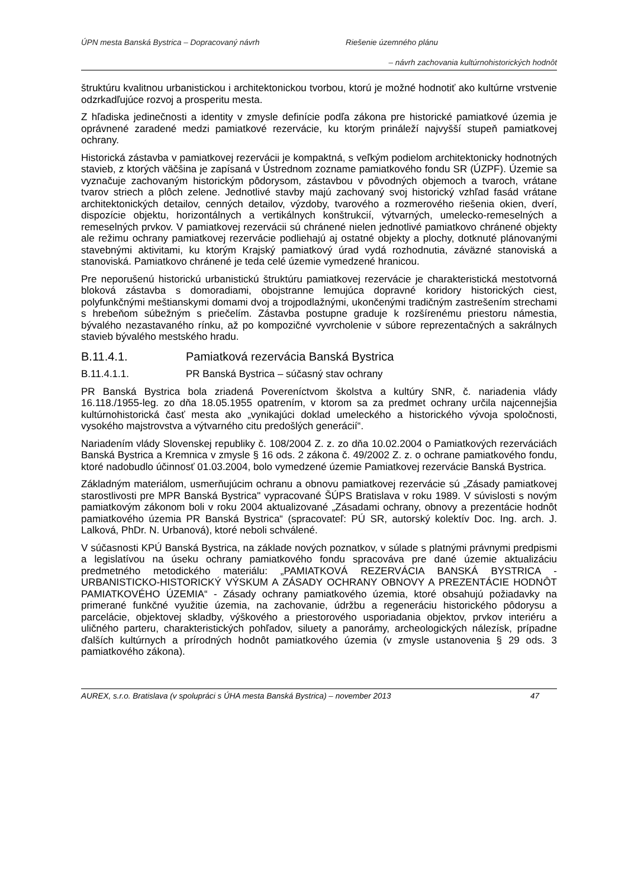ÚPN mesta Banská Bystrica – Dopracovaný návrh Riešenie územného plánu
– návrh zachovania kultúrnohistorických hodnôt
štruktúru kvalitnou urbanistickou i architektonickou tvorbou, ktorú je možné hodnotiť ako kultúrne vrstvenie odzrkadľujúce rozvoj a prosperitu mesta.
Z hľadiska jedinečnosti a identity v zmysle definície podľa zákona pre historické pamiatkové územia je oprávnené zaradené medzi pamiatkové rezervácie, ku ktorým prináleží najvyšší stupeň pamiatkovej ochrany.
Historická zástavba v pamiatkovej rezervácii je kompaktná, s veľkým podielom architektonicky hodnotných stavieb, z ktorých väčšina je zapísaná v Ústrednom zozname pamiatkového fondu SR (ÚZPF). Územie sa vyznačuje zachovaným historickým pôdorysom, zástavbou v pôvodných objemoch a tvaroch, vrátane tvarov striech a plôch zelene. Jednotlivé stavby majú zachovaný svoj historický vzhľad fasád vrátane architektonických detailov, cenných detailov, výzdoby, tvarového a rozmerového riešenia okien, dverí, dispozície objektu, horizontálnych a vertikálnych konštrukcií, výtvarných, umelecko-remeselných a remeselných prvkov. V pamiatkovej rezervácii sú chránené nielen jednotlivé pamiatkovo chránené objekty ale režimu ochrany pamiatkovej rezervácie podliehajú aj ostatné objekty a plochy, dotknuté plánovanými stavebnými aktivitami, ku ktorým Krajský pamiatkový úrad vydá rozhodnutia, záväzné stanoviská a stanoviská. Pamiatkovo chránené je teda celé územie vymedzené hranicou.
Pre neporušenú historickú urbanistickú štruktúru pamiatkovej rezervácie je charakteristická mestotvorná bloková zástavba s domoradiami, obojstranne lemujúca dopravné koridory historických ciest, polyfunkčnými meštianskymi domami dvoj a trojpodlažnými, ukončenými tradičným zastrešením strechami s hrebeňom súbežným s priečelím. Zástavba postupne graduje k rozšírenému priestoru námestia, bývalého nezastavaného rínku, až po kompozičné vyvrcholenie v súbore reprezentačných a sakrálnych stavieb bývalého mestského hradu.
B.11.4.1. Pamiatková rezervácia Banská Bystrica
B.11.4.1.1. PR Banská Bystrica – súčasný stav ochrany
PR Banská Bystrica bola zriadená Povereníctvom školstva a kultúry SNR, č. nariadenia vlády 16.118./1955-leg. zo dňa 18.05.1955 opatrením, v ktorom sa za predmet ochrany určila najcennejšia kultúrnohistorická časť mesta ako „vynikajúci doklad umeleckého a historického vývoja spoločnosti, vysokého majstrovstva a výtvarného citu predošlých generácií“.
Nariadením vlády Slovenskej republiky č. 108/2004 Z. z. zo dňa 10.02.2004 o Pamiatkových rezerváciách Banská Bystrica a Kremnica v zmysle § 16 ods. 2 zákona č. 49/2002 Z. z. o ochrane pamiatkového fondu, ktoré nadobudlo účinnosť 01.03.2004, bolo vymedzené územie Pamiatkovej rezervácie Banská Bystrica.
Základným materiálom, usmerňujúcim ochranu a obnovu pamiatkovej rezervácie sú „Zásady pamiatkovej starostlivosti pre MPR Banská Bystrica" vypracované ŠÚPS Bratislava v roku 1989. V súvislosti s novým pamiatkovým zákonom boli v roku 2004 aktualizované „Zásadami ochrany, obnovy a prezentácie hodnôt pamiatkového územia PR Banská Bystrica“ (spracovateľ: PÚ SR, autorský kolektív Doc. Ing. arch. J. Lalková, PhDr. N. Urbanová), ktoré neboli schválené.
V súčasnosti KPÚ Banská Bystrica, na základe nových poznatkov, v súlade s platnými právnymi predpismi a legislatívou na úseku ochrany pamiatkového fondu spracováva pre dané územie aktualizáciu predmetného metodického materiálu: „PAMIATKOVÁ REZERVÁCIA BANSKÁ BYSTRICA - URBANISTICKO-HISTORICKÝ VÝSKUM A ZÁSADY OCHRANY OBNOVY A PREZENTÁCIE HODNÔT PAMIATKOVÉHO ÚZEMIA“ - Zásady ochrany pamiatkového územia, ktoré obsahujú požiadavky na primerané funkčné využitie územia, na zachovanie, údržbu a regeneráciu historického pôdorysu a parcelácie, objektovej skladby, výškového a priestorového usporiadania objektov, prvkov interiéru a uličného parteru, charakteristických pohľadov, siluety a panorámy, archeologických nálezísk, prípadne ďalších kultúrnych a prírodných hodnôt pamiatkového územia (v zmysle ustanovenia § 29 ods. 3 pamiatkového zákona).
AUREX, s.r.o. Bratislava (v spolupráci s ÚHA mesta Banská Bystrica) – november 2013 47